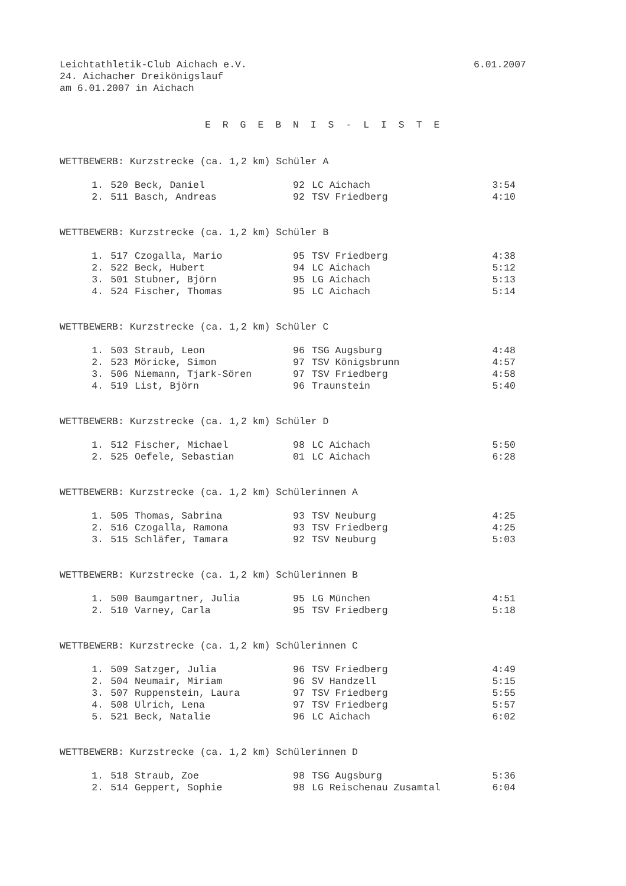Leichtathletik-Club Aichach e.V. 6.01.2007
24. Aichacher Dreikönigslauf
am 6.01.2007 in Aichach
E R G E B N I S - L I S T E
WETTBEWERB: Kurzstrecke (ca. 1,2 km) Schüler A
| 1. | 520 | Beck, Daniel | 92 | LC Aichach | 3:54 |
| 2. | 511 | Basch, Andreas | 92 | TSV Friedberg | 4:10 |
WETTBEWERB: Kurzstrecke (ca. 1,2 km) Schüler B
| 1. | 517 | Czogalla, Mario | 95 | TSV Friedberg | 4:38 |
| 2. | 522 | Beck, Hubert | 94 | LC Aichach | 5:12 |
| 3. | 501 | Stubner, Björn | 95 | LG Aichach | 5:13 |
| 4. | 524 | Fischer, Thomas | 95 | LC Aichach | 5:14 |
WETTBEWERB: Kurzstrecke (ca. 1,2 km) Schüler C
| 1. | 503 | Straub, Leon | 96 | TSG Augsburg | 4:48 |
| 2. | 523 | Möricke, Simon | 97 | TSV Königsbrunn | 4:57 |
| 3. | 506 | Niemann, Tjark-Sören | 97 | TSV Friedberg | 4:58 |
| 4. | 519 | List, Björn | 96 | Traunstein | 5:40 |
WETTBEWERB: Kurzstrecke (ca. 1,2 km) Schüler D
| 1. | 512 | Fischer, Michael | 98 | LC Aichach | 5:50 |
| 2. | 525 | Oefele, Sebastian | 01 | LC Aichach | 6:28 |
WETTBEWERB: Kurzstrecke (ca. 1,2 km) Schülerinnen A
| 1. | 505 | Thomas, Sabrina | 93 | TSV Neuburg | 4:25 |
| 2. | 516 | Czogalla, Ramona | 93 | TSV Friedberg | 4:25 |
| 3. | 515 | Schläfer, Tamara | 92 | TSV Neuburg | 5:03 |
WETTBEWERB: Kurzstrecke (ca. 1,2 km) Schülerinnen B
| 1. | 500 | Baumgartner, Julia | 95 | LG München | 4:51 |
| 2. | 510 | Varney, Carla | 95 | TSV Friedberg | 5:18 |
WETTBEWERB: Kurzstrecke (ca. 1,2 km) Schülerinnen C
| 1. | 509 | Satzger, Julia | 96 | TSV Friedberg | 4:49 |
| 2. | 504 | Neumair, Miriam | 96 | SV Handzell | 5:15 |
| 3. | 507 | Ruppenstein, Laura | 97 | TSV Friedberg | 5:55 |
| 4. | 508 | Ulrich, Lena | 97 | TSV Friedberg | 5:57 |
| 5. | 521 | Beck, Natalie | 96 | LC Aichach | 6:02 |
WETTBEWERB: Kurzstrecke (ca. 1,2 km) Schülerinnen D
| 1. | 518 | Straub, Zoe | 98 | TSG Augsburg | 5:36 |
| 2. | 514 | Geppert, Sophie | 98 | LG Reischenau Zusamtal | 6:04 |